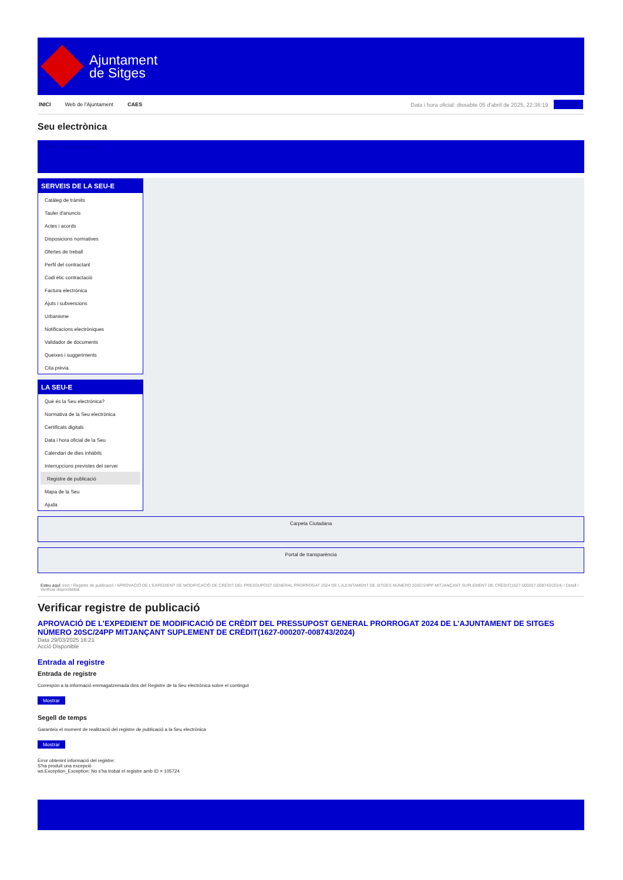Ajuntament
de Sitges
INICI Web de l'Ajuntament CAES Data i hora oficial: dissabte 05 d'abril de 2025, 22:36:19 Directori
Seu electrònica
Obtenir còpia autèntica
SERVEIS DE LA SEU-E
Catàleg de tràmits
Tauler d'anuncis
Actes i acords
Disposicions normatives
Ofertes de treball
Perfil del contractant
Codi ètic contractació
Factura electrònica
Ajuts i subvencions
Urbanisme
Notificacions electròniques
Validador de documents
Queixes i suggeriments
Cita prèvia
LA SEU-E
Què és la Seu electrònica?
Normativa de la Seu electrònica
Certificats digitals
Data i hora oficial de la Seu
Calendari de dies inhàbils
Interrupcions previstes del servei
Registre de publicació
Mapa de la Seu
Ajuda
Carpeta Ciutadana
Portal de transparència
Esteu aquí: Inici / Registre de publicació / APROVACIÓ DE L'EXPEDIENT DE MODIFICACIÓ DE CRÈDIT DEL PRESSUPOST GENERAL PRORROGAT 2024 DE L'AJUNTAMENT DE SITGES NÚMERO 20SC/24PP MITJANÇANT SUPLEMENT DE CRÈDIT(1627-000207-008743/2024) / Detall / Verificar disponibilitat
Verificar registre de publicació
APROVACIÓ DE L’EXPEDIENT DE MODIFICACIÓ DE CRÈDIT DEL PRESSUPOST GENERAL PRORROGAT 2024 DE L’AJUNTAMENT DE SITGES NÚMERO 20SC/24PP MITJANÇANT SUPLEMENT DE CRÈDIT(1627-000207-008743/2024)
Data 29/03/2025 16:21
Acció Disponible
Entrada al registre
Entrada de registre
Correspon a la informació emmagatzemada dins del Registre de la Seu electrònica sobre el contingut
Mostrar
Segell de temps
Garanteix el moment de realització del registre de publicació a la Seu electrònica
Mostrar
Error obtenint informació del registre:
S'ha produit una excepció
ws.Exception_Exception: No s'ha trobat el registre amb ID = 105724